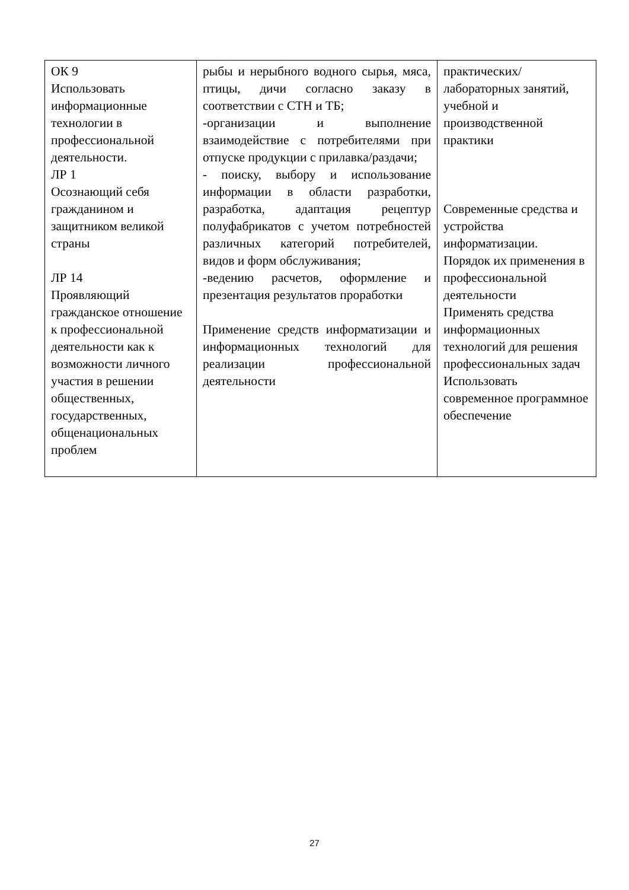| ОК 9 Использовать информационные технологии в профессиональной деятельности. ЛР 1 Осознающий себя гражданином и защитником великой страны ЛР 14 Проявляющий гражданское отношение к профессиональной деятельности как к возможности личного участия в решении общественных, государственных, общенациональных проблем | рыбы и нерыбного водного сырья, мяса, птицы, дичи согласно заказу в соответствии с СТН и ТБ; -организации и выполнение взаимодействие с потребителями при отпуске продукции с прилавка/раздачи; - поиску, выбору и использование информации в области разработки, разработка, адаптация рецептур полуфабрикатов с учетом потребностей различных категорий потребителей, видов и форм обслуживания; -ведению расчетов, оформление и презентация результатов проработки Применение средств информатизации и информационных технологий для реализации профессиональной деятельности | практических/ лабораторных занятий, учебной и производственной практики Современные средства и устройства информатизации. Порядок их применения в профессиональной деятельности Применять средства информационных технологий для решения профессиональных задач Использовать современное программное обеспечение |
27